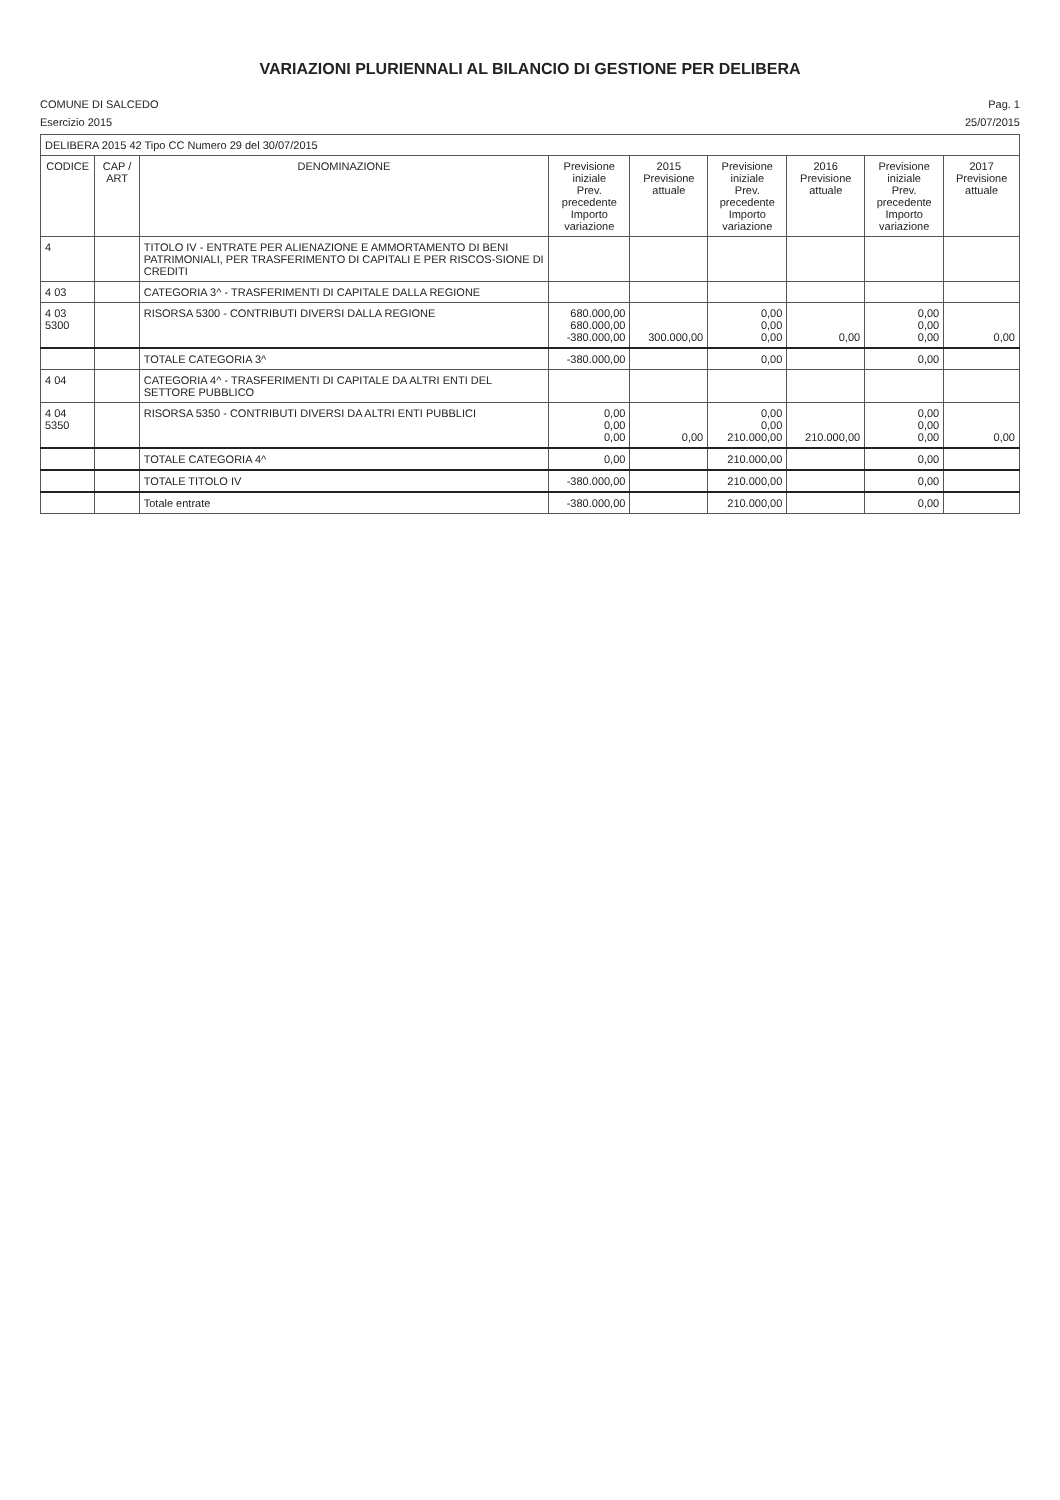VARIAZIONI PLURIENNALI AL BILANCIO DI GESTIONE PER DELIBERA
COMUNE DI SALCEDO Pag. 1
Esercizio 2015 25/07/2015
| DELIBERA 2015 42 Tipo CC Numero 29 del 30/07/2015 | | | | | | | | |
| CODICE | CAP / ART | DENOMINAZIONE | Previsione iniziale Prev. precedente Importo variazione | 2015 Previsione attuale | Previsione iniziale Prev. precedente Importo variazione | 2016 Previsione attuale | Previsione iniziale Prev. precedente Importo variazione | 2017 Previsione attuale |
| 4 | | TITOLO IV - ENTRATE PER ALIENAZIONE E AMMORTAMENTO DI BENI PATRIMONIALI, PER TRASFERIMENTO DI CAPITALI E PER RISCOS-SIONE DI CREDITI | | | | | | |
| 4 03 | | CATEGORIA 3^ - TRASFERIMENTI DI CAPITALE DALLA REGIONE | | | | | | |
| 4 03 5300 | | RISORSA 5300 - CONTRIBUTI DIVERSI DALLA REGIONE | 680.000,00 680.000,00 -380.000,00 | 300.000,00 | 0,00 0,00 0,00 | 0,00 | 0,00 0,00 0,00 | 0,00 |
| | | TOTALE CATEGORIA 3^ | -380.000,00 | | 0,00 | | 0,00 | |
| 4 04 | | CATEGORIA 4^ - TRASFERIMENTI DI CAPITALE DA ALTRI ENTI DEL SETTORE PUBBLICO | | | | | | |
| 4 04 5350 | | RISORSA 5350 - CONTRIBUTI DIVERSI DA ALTRI ENTI PUBBLICI | 0,00 0,00 0,00 | 0,00 | 0,00 0,00 210.000,00 | 210.000,00 | 0,00 0,00 0,00 | 0,00 |
| | | TOTALE CATEGORIA 4^ | 0,00 | | 210.000,00 | | 0,00 | |
| | | TOTALE TITOLO IV | -380.000,00 | | 210.000,00 | | 0,00 | |
| | | Totale entrate | -380.000,00 | | 210.000,00 | | 0,00 | |